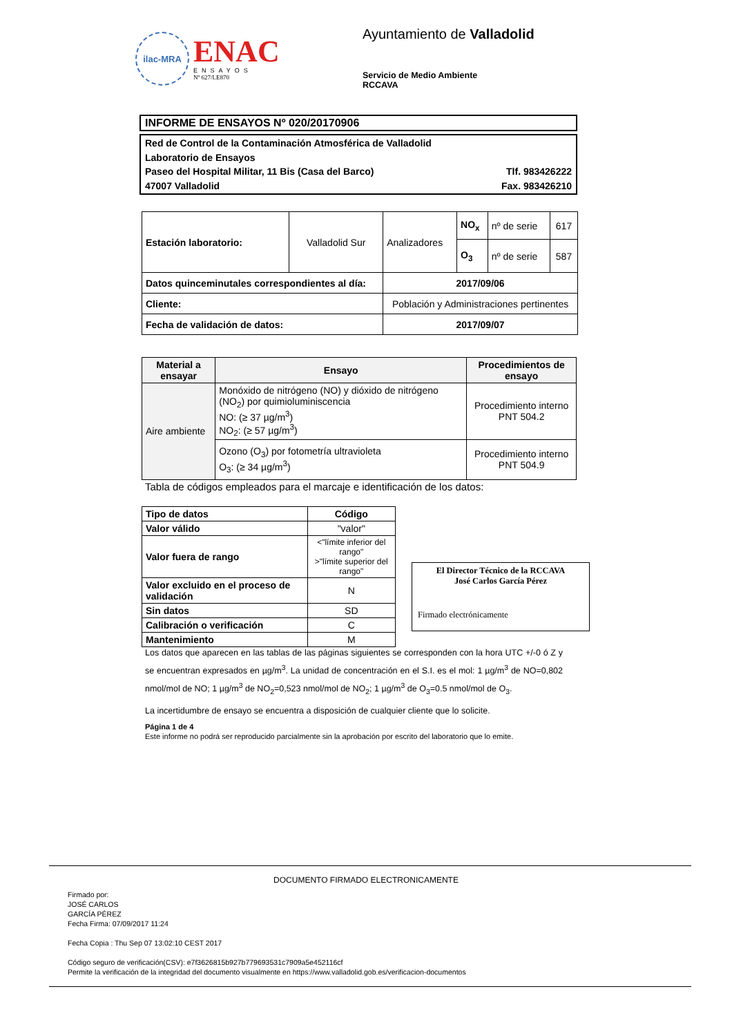ilac-MRA
ENAC
ENSAYOS
Nº 627/LE870
Ayuntamiento de Valladolid
Servicio de Medio Ambiente
RCCAVA
INFORME DE ENSAYOS Nº 020/20170906
Red de Control de la Contaminación Atmosférica de Valladolid
Laboratorio de Ensayos
Paseo del Hospital Militar, 11 Bis (Casa del Barco) Tlf. 983426222
47007 Valladolid Fax. 983426210
| Estación laboratorio: | Valladolid Sur | Analizadores | NO<sub>x</sub> | nº de serie | 617 |
| | | | O<sub>3</sub> | nº de serie | 587 |
| Datos quinceminutales correspondientes al día: | | 2017/09/06 | | | |
| Cliente: | | Población y Administraciones pertinentes | | | |
| Fecha de validación de datos: | | 2017/09/07 | | | |
| Material a ensayar | Ensayo | Procedimientos de ensayo |
| --- | --- | --- |
| Aire ambiente | Monóxido de nitrógeno (NO) y dióxido de nitrógeno (NO<sub>2</sub>) por quimioluminiscencia NO: (≥ 37 µg/m<sup>3</sup>) NO<sub>2</sub>: (≥ 57 µg/m<sup>3</sup>) | Procedimiento interno PNT 504.2 |
| | Ozono (O<sub>3</sub>) por fotometría ultravioleta O<sub>3</sub>: (≥ 34 µg/m<sup>3</sup>) | Procedimiento interno PNT 504.9 |
Tabla de códigos empleados para el marcaje e identificación de los datos:
| Tipo de datos | Código |
| --- | --- |
| Valor válido | "valor" |
| Valor fuera de rango | <"límite inferior del rango" >"límite superior del rango" |
| Valor excluido en el proceso de validación | N |
| Sin datos | SD |
| Calibración o verificación | C |
| Mantenimiento | M |
El Director Técnico de la RCCAVA
José Carlos García Pérez
Firmado electrónicamente
Los datos que aparecen en las tablas de las páginas siguientes se corresponden con la hora UTC +/-0 ó Z y se encuentran expresados en µg/m<sup>3</sup>. La unidad de concentración en el S.I. es el mol: 1 µg/m<sup>3</sup> de NO=0,802 nmol/mol de NO; 1 µg/m<sup>3</sup> de NO<sub>2</sub>=0,523 nmol/mol de NO<sub>2</sub>; 1 µg/m<sup>3</sup> de O<sub>3</sub>=0.5 nmol/mol de O<sub>3</sub>.
La incertidumbre de ensayo se encuentra a disposición de cualquier cliente que lo solicite.
Página 1 de 4
Este informe no podrá ser reproducido parcialmente sin la aprobación por escrito del laboratorio que lo emite.
DOCUMENTO FIRMADO ELECTRONICAMENTE
Firmado por:
JOSÉ CARLOS
GARCÍA PÉREZ
Fecha Firma: 07/09/2017 11:24
Fecha Copia : Thu Sep 07 13:02:10 CEST 2017
Código seguro de verificación(CSV): e7f3626815b927b779693531c7909a5e452116cf
Permite la verificación de la integridad del documento visualmente en https://www.valladolid.gob.es/verificacion-documentos